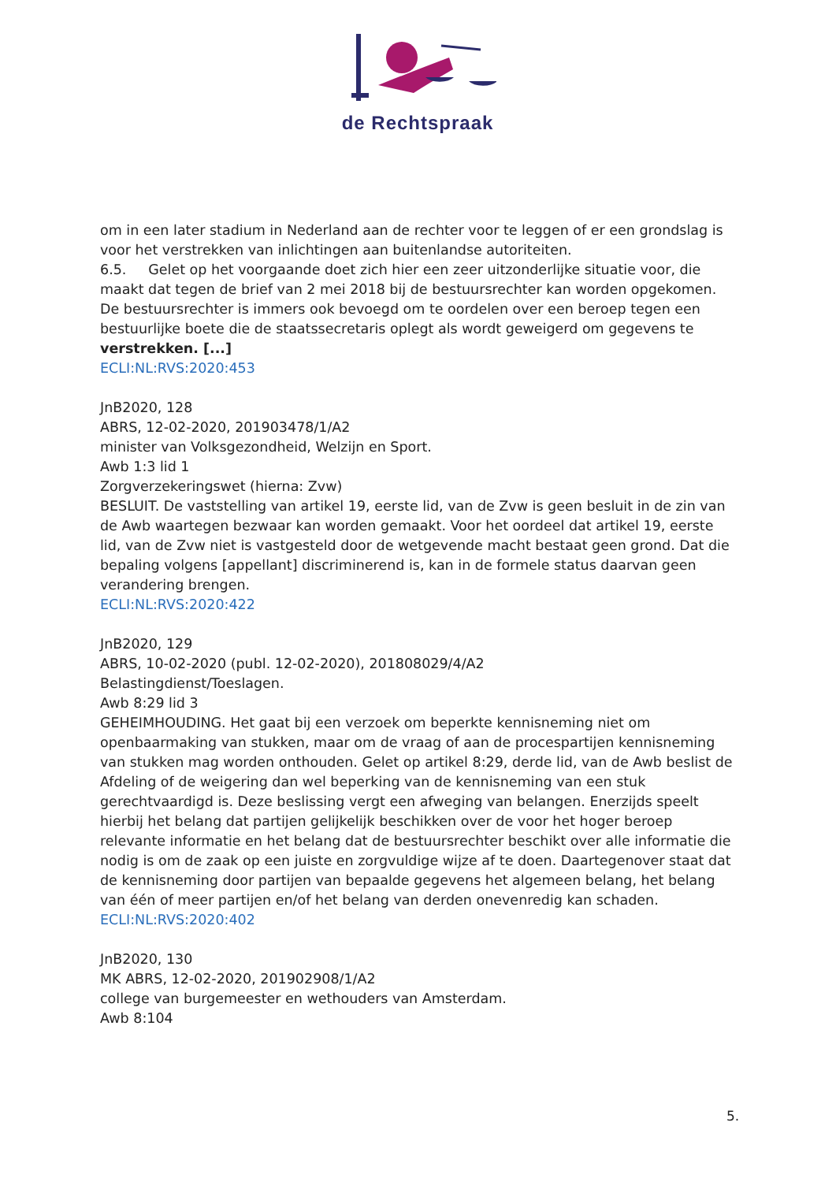de Rechtspraak
om in een later stadium in Nederland aan de rechter voor te leggen of er een grondslag is voor het verstrekken van inlichtingen aan buitenlandse autoriteiten.
6.5. Gelet op het voorgaande doet zich hier een zeer uitzonderlijke situatie voor, die maakt dat tegen de brief van 2 mei 2018 bij de bestuursrechter kan worden opgekomen. De bestuursrechter is immers ook bevoegd om te oordelen over een beroep tegen een bestuurlijke boete die de staatssecretaris oplegt als wordt geweigerd om gegevens te verstrekken. [...]
ECLI:NL:RVS:2020:453
JnB2020, 128
ABRS, 12-02-2020, 201903478/1/A2
minister van Volksgezondheid, Welzijn en Sport.
Awb 1:3 lid 1
Zorgverzekeringswet (hierna: Zvw)
BESLUIT. De vaststelling van artikel 19, eerste lid, van de Zvw is geen besluit in de zin van de Awb waartegen bezwaar kan worden gemaakt. Voor het oordeel dat artikel 19, eerste lid, van de Zvw niet is vastgesteld door de wetgevende macht bestaat geen grond. Dat die bepaling volgens [appellant] discriminerend is, kan in de formele status daarvan geen verandering brengen.
ECLI:NL:RVS:2020:422
JnB2020, 129
ABRS, 10-02-2020 (publ. 12-02-2020), 201808029/4/A2
Belastingdienst/Toeslagen.
Awb 8:29 lid 3
GEHEIMHOUDING. Het gaat bij een verzoek om beperkte kennisneming niet om openbaarmaking van stukken, maar om de vraag of aan de procespartijen kennisneming van stukken mag worden onthouden. Gelet op artikel 8:29, derde lid, van de Awb beslist de Afdeling of de weigering dan wel beperking van de kennisneming van een stuk gerechtvaardigd is. Deze beslissing vergt een afweging van belangen. Enerzijds speelt hierbij het belang dat partijen gelijkelijk beschikken over de voor het hoger beroep relevante informatie en het belang dat de bestuursrechter beschikt over alle informatie die nodig is om de zaak op een juiste en zorgvuldige wijze af te doen. Daartegenover staat dat de kennisneming door partijen van bepaalde gegevens het algemeen belang, het belang van één of meer partijen en/of het belang van derden onevenredig kan schaden.
ECLI:NL:RVS:2020:402
JnB2020, 130
MK ABRS, 12-02-2020, 201902908/1/A2
college van burgemeester en wethouders van Amsterdam.
Awb 8:104
5.